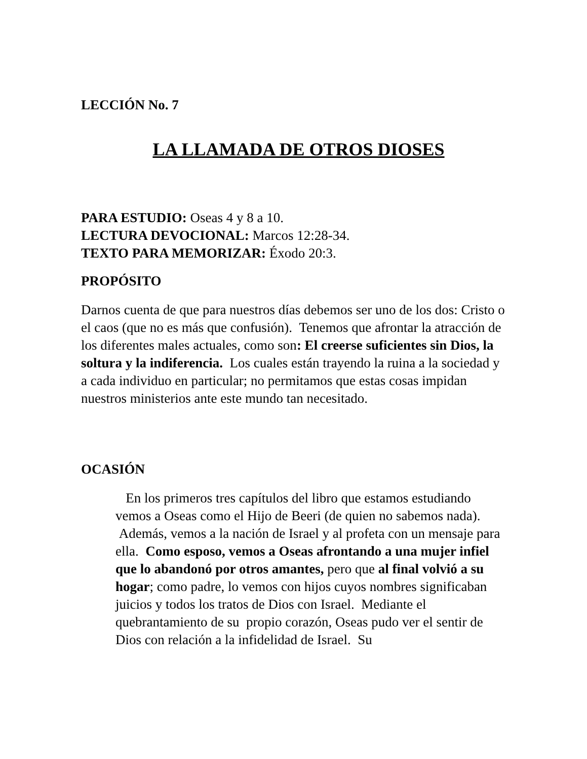LECCIÓN No. 7
LA LLAMADA DE OTROS DIOSES
PARA ESTUDIO: Oseas 4 y 8 a 10.
LECTURA DEVOCIONAL: Marcos 12:28-34.
TEXTO PARA MEMORIZAR: Éxodo 20:3.
PROPÓSITO
Darnos cuenta de que para nuestros días debemos ser uno de los dos: Cristo o el caos (que no es más que confusión). Tenemos que afrontar la atracción de los diferentes males actuales, como son: El creerse suficientes sin Dios, la soltura y la indiferencia. Los cuales están trayendo la ruina a la sociedad y a cada individuo en particular; no permitamos que estas cosas impidan nuestros ministerios ante este mundo tan necesitado.
OCASIÓN
En los primeros tres capítulos del libro que estamos estudiando vemos a Oseas como el Hijo de Beeri (de quien no sabemos nada). Además, vemos a la nación de Israel y al profeta con un mensaje para ella. Como esposo, vemos a Oseas afrontando a una mujer infiel que lo abandonó por otros amantes, pero que al final volvió a su hogar; como padre, lo vemos con hijos cuyos nombres significaban juicios y todos los tratos de Dios con Israel. Mediante el quebrantamiento de su propio corazón, Oseas pudo ver el sentir de Dios con relación a la infidelidad de Israel. Su